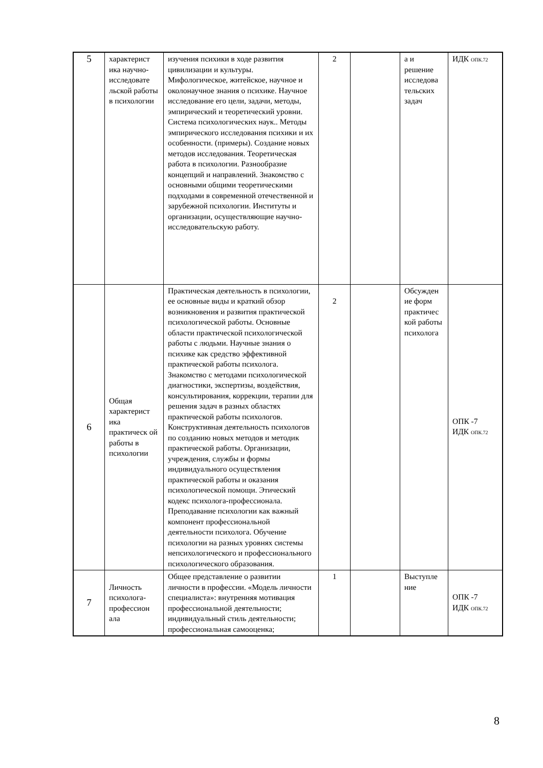| 5 | характерист ика научно-исследовате льской работы в психологии | изучения психики в ходе развития цивилизации и культуры. Мифологическое, житейское, научное и околонаучное знания о психике. Научное исследование его цели, задачи, методы, эмпирический и теоретический уровни. Система психологических наук.. Методы эмпирического исследования психики и их особенности. (примеры). Создание новых методов исследования. Теоретическая работа в психологии. Разнообразие концепций и направлений. Знакомство с основными общими теоретическими подходами в современной отечественной и зарубежной психологии. Институты и организации, осуществляющие научно-исследовательскую работу. | 2 | | а и решение исследова тельских задач | ИДК <sub>ОПК.72</sub> |
| 6 | Общая характерист ика практическ ой работы в психологии | Практическая деятельность в психологии, ее основные виды и краткий обзор возникновения и развития практической психологической работы. Основные области практической психологической работы с людьми. Научные знания о психике как средство эффективной практической работы психолога. Знакомство с методами психологической диагностики, экспертизы, воздействия, консультирования, коррекции, терапии для решения задач в разных областях практической работы психологов. Конструктивная деятельность психологов по созданию новых методов и методик практической работы. Организации, учреждения, службы и формы индивидуального осуществления практической работы и оказания психологической помощи. Этический кодекс психолога-профессионала. Преподавание психологии как важный компонент профессиональной деятельности психолога. Обучение психологии на разных уровнях системы непсихологического и профессионального психологического образования. | 2 | | Обсужден ие форм практичес кой работы психолога | ОПК -7 ИДК <sub>ОПК.72</sub> |
| 7 | Личность психолога-профессион ала | Общее представление о развитии личности в профессии. «Модель личности специалиста»: внутренняя мотивация профессиональной деятельности; индивидуальный стиль деятельности; профессиональная самооценка; | 1 | | Выступле ние | ОПК -7 ИДК <sub>ОПК.72</sub> |
8